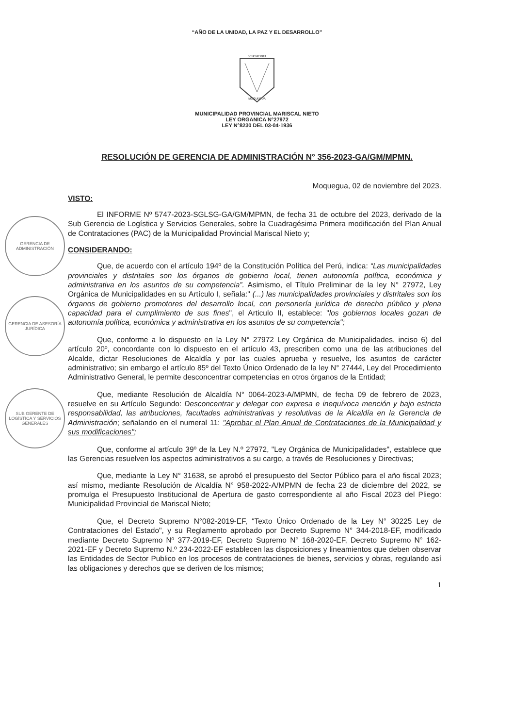GERENCIA DE ADMINISTRACIÓN
GERENCIA DE ASESORÍA JURÍDICA
SUB GERENTE DE LOGÍSTICA Y SERVICIOS GENERALES
“AÑO DE LA UNIDAD, LA PAZ Y EL DESARROLLO”
BENEMERITA
MOQUEGUA
MUNICIPALIDAD PROVINCIAL MARISCAL NIETO
LEY ORGANICA N°27972
LEY N°8230 DEL 03-04-1936
RESOLUCIÓN DE GERENCIA DE ADMINISTRACIÓN N° 356-2023-GA/GM/MPMN.
Moquegua, 02 de noviembre del 2023.
VISTO:
El INFORME Nº 5747-2023-SGLSG-GA/GM/MPMN, de fecha 31 de octubre del 2023, derivado de la Sub Gerencia de Logística y Servicios Generales, sobre la Cuadragésima Primera modificación del Plan Anual de Contrataciones (PAC) de la Municipalidad Provincial Mariscal Nieto y;
CONSIDERANDO:
Que, de acuerdo con el artículo 194º de la Constitución Política del Perú, indica: “Las municipalidades provinciales y distritales son los órganos de gobierno local, tienen autonomía política, económica y administrativa en los asuntos de su competencia”. Asimismo, el Título Preliminar de la ley N° 27972, Ley Orgánica de Municipalidades en su Artículo I, señala:" (...) las municipalidades provinciales y distritales son los órganos de gobierno promotores del desarrollo local, con personería jurídica de derecho público y plena capacidad para el cumplimiento de sus fines", el Articulo II, establece: "los gobiernos locales gozan de autonomía política, económica y administrativa en los asuntos de su competencia";
Que, conforme a lo dispuesto en la Ley N° 27972 Ley Orgánica de Municipalidades, inciso 6) del artículo 20º, concordante con lo dispuesto en el artículo 43, prescriben como una de las atribuciones del Alcalde, dictar Resoluciones de Alcaldía y por las cuales aprueba y resuelve, los asuntos de carácter administrativo; sin embargo el artículo 85º del Texto Único Ordenado de la ley N° 27444, Ley del Procedimiento Administrativo General, le permite desconcentrar competencias en otros órganos de la Entidad;
Que, mediante Resolución de Alcaldía N° 0064-2023-A/MPMN, de fecha 09 de febrero de 2023, resuelve en su Artículo Segundo: Desconcentrar y delegar con expresa e inequívoca mención y bajo estricta responsabilidad, las atribuciones, facultades administrativas y resolutivas de la Alcaldía en la Gerencia de Administración; señalando en el numeral 11: "Aprobar el Plan Anual de Contrataciones de la Municipalidad y sus modificaciones";
Que, conforme al artículo 39º de la Ley N.º 27972, "Ley Orgánica de Municipalidades", establece que las Gerencias resuelven los aspectos administrativos a su cargo, a través de Resoluciones y Directivas;
Que, mediante la Ley N° 31638, se aprobó el presupuesto del Sector Público para el año fiscal 2023; así mismo, mediante Resolución de Alcaldía N° 958-2022-A/MPMN de fecha 23 de diciembre del 2022, se promulga el Presupuesto Institucional de Apertura de gasto correspondiente al año Fiscal 2023 del Pliego: Municipalidad Provincial de Mariscal Nieto;
Que, el Decreto Supremo N°082-2019-EF, “Texto Único Ordenado de la Ley N° 30225 Ley de Contrataciones del Estado", y su Reglamento aprobado por Decreto Supremo N° 344-2018-EF, modificado mediante Decreto Supremo Nº 377-2019-EF, Decreto Supremo N° 168-2020-EF, Decreto Supremo N° 162-2021-EF y Decreto Supremo N.º 234-2022-EF establecen las disposiciones y lineamientos que deben observar las Entidades de Sector Publico en los procesos de contrataciones de bienes, servicios y obras, regulando así las obligaciones y derechos que se deriven de los mismos;
1